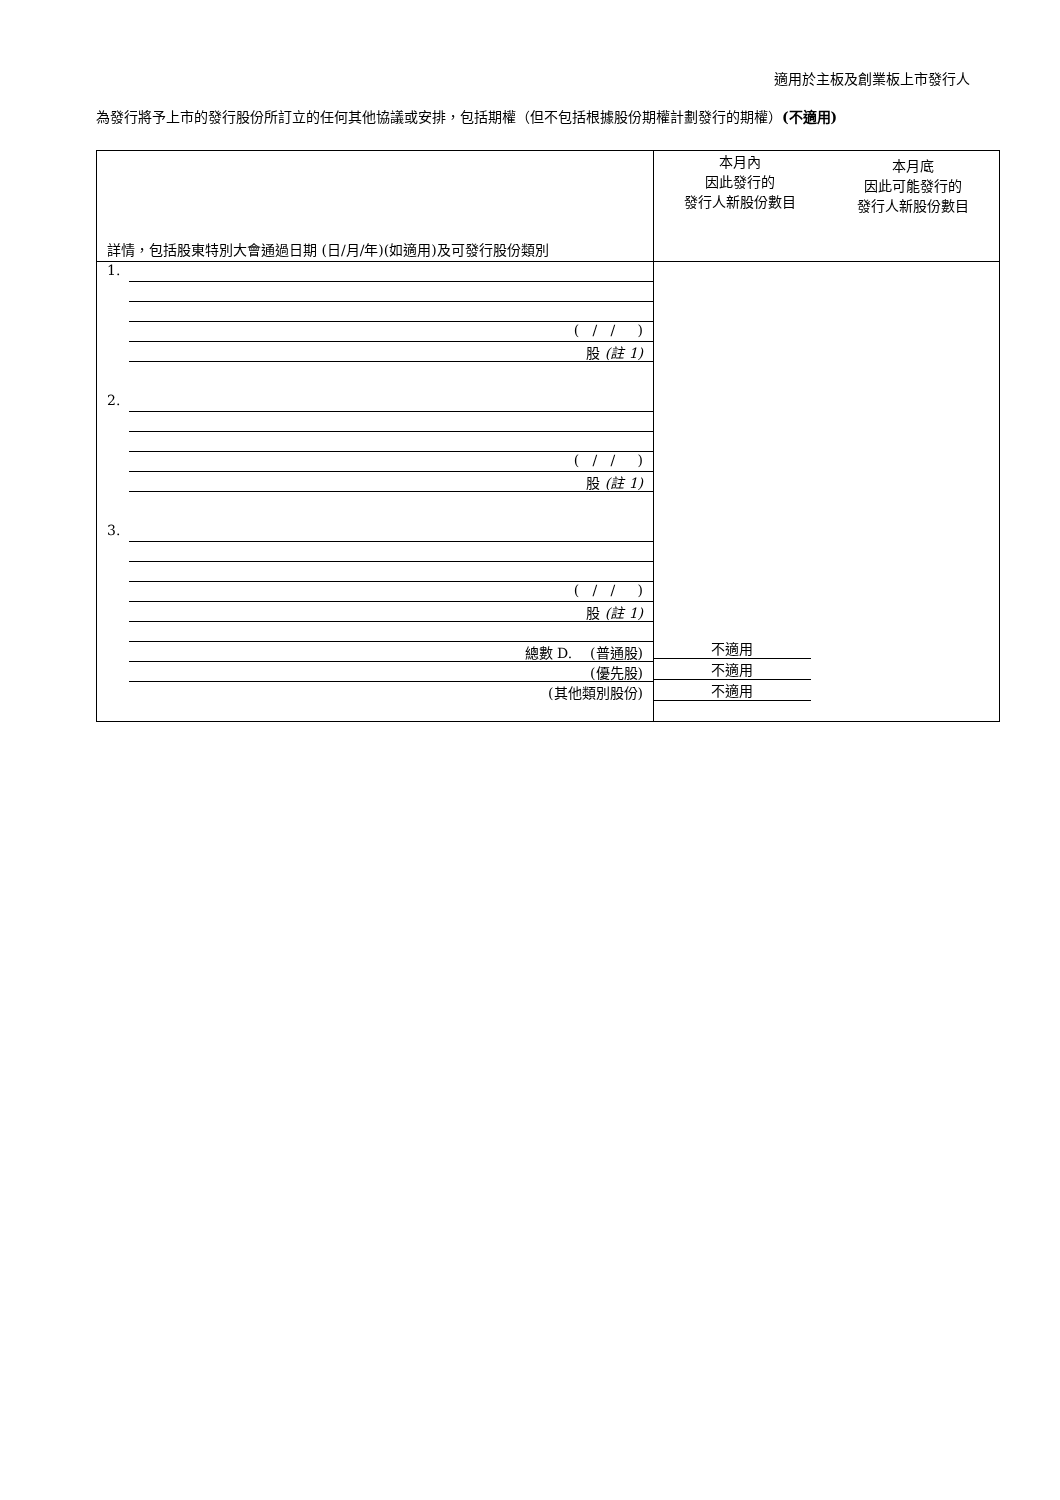適用於主板及創業板上市發行人
為發行將予上市的發行股份所訂立的任何其他協議或安排，包括期權（但不包括根據股份期權計劃發行的期權）(不適用)
| 詳情，包括股東特別大會通過日期 (日/月/年)(如適用)及可發行股份類別 | 本月內 因此發行的 發行人新股份數目 | 本月底 因此可能發行的 發行人新股份數目 |
| --- | --- | --- |
| 1. ( / / ) 股 (註 1) 2. ( / / ) 股 (註 1) 3. ( / / ) 股 (註 1) 總數 D. (普通股) (優先股) (其他類別股份) | 不適用 不適用 不適用 | |